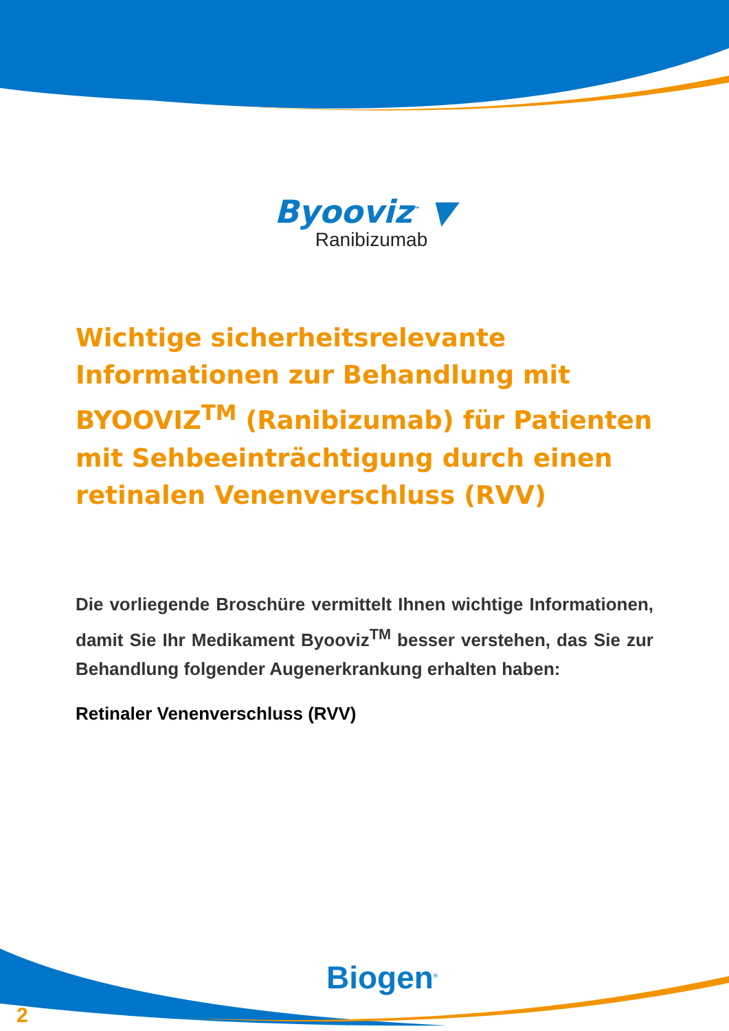Byooviz<sup>™</sup> ▼
Ranibizumab
Wichtige sicherheitsrelevante Informationen zur Behandlung mit BYOOVIZ<sup>TM</sup> (Ranibizumab) für Patienten mit Sehbeeinträchtigung durch einen retinalen Venenverschluss (RVV)
Die vorliegende Broschüre vermittelt Ihnen wichtige Informationen, damit Sie Ihr Medikament Byooviz<sup>TM</sup> besser verstehen, das Sie zur Behandlung folgender Augenerkrankung erhalten haben:
Retinaler Venenverschluss (RVV)
Biogen<sup>®</sup>
2